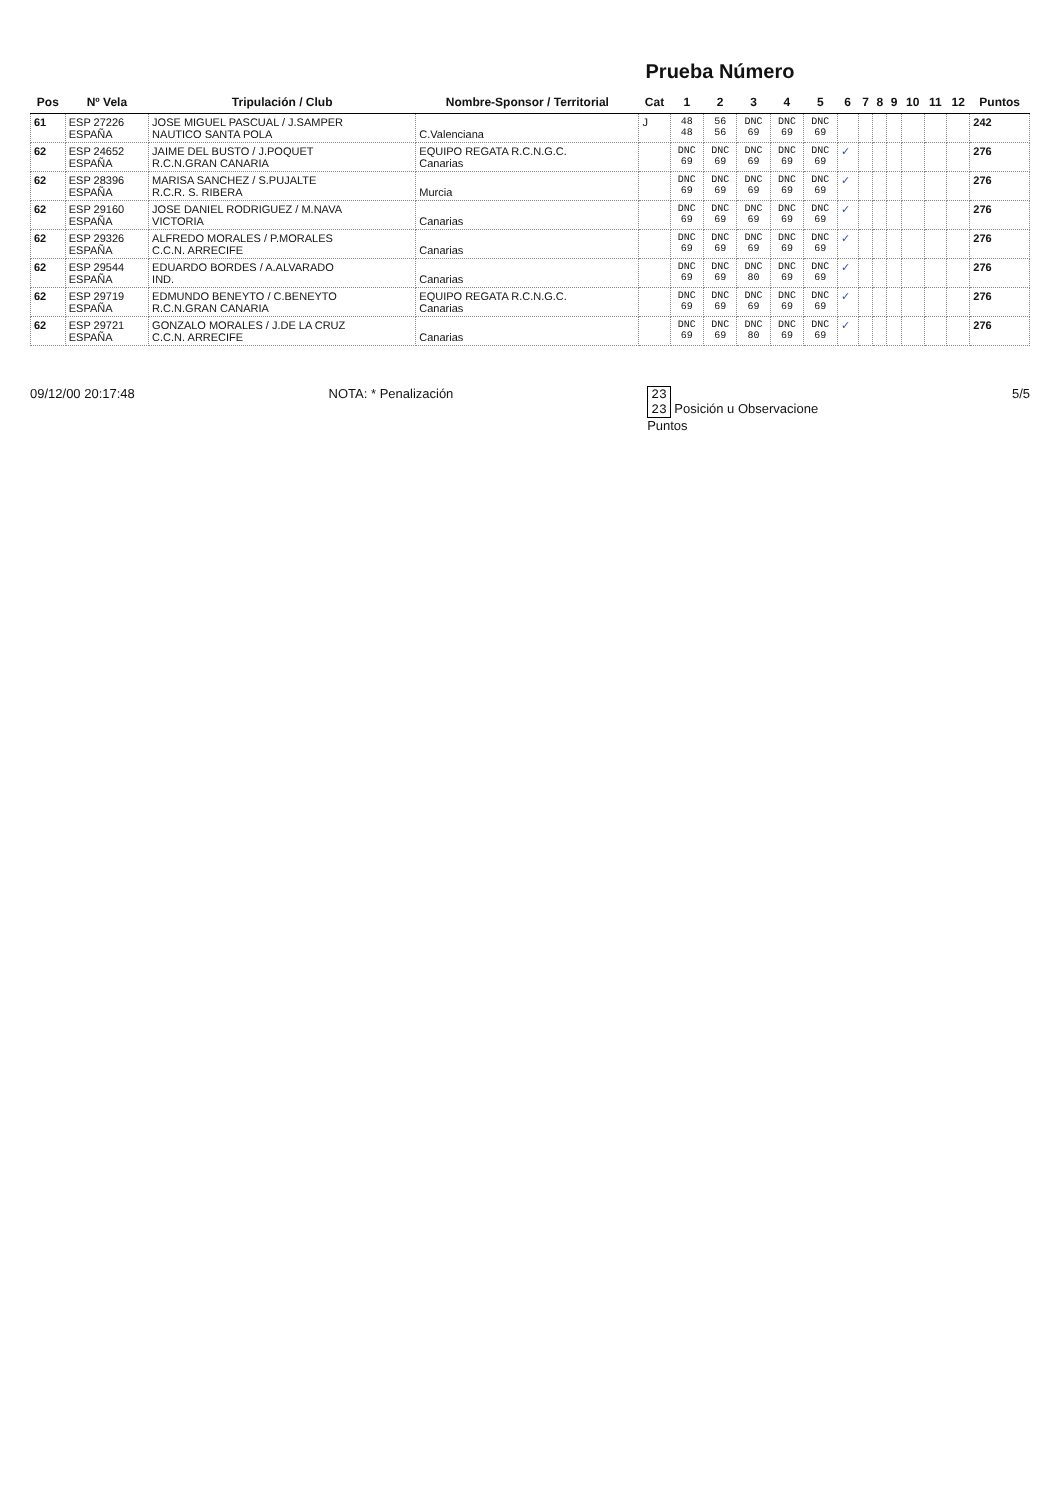Prueba Número
| Pos | Nº Vela | Tripulación / Club | Nombre-Sponsor / Territorial | Cat | 1 | 2 | 3 | 4 | 5 | 6 | 7 | 8 | 9 | 10 | 11 | 12 | Puntos |
| --- | --- | --- | --- | --- | --- | --- | --- | --- | --- | --- | --- | --- | --- | --- | --- | --- | --- |
| 61 | ESP 27226 ESPAÑA | JOSE MIGUEL PASCUAL / J.SAMPER NAUTICO SANTA POLA | C.Valenciana | J | 48 48 | 56 56 | DNC 69 | DNC 69 | DNC 69 | | | | | | | | 242 |
| 62 | ESP 24652 ESPAÑA | JAIME DEL BUSTO / J.POQUET R.C.N.GRAN CANARIA | EQUIPO REGATA R.C.N.G.C. Canarias | | DNC 69 | DNC 69 | DNC 69 | DNC 69 | DNC 69 | ✓ | | | | | | | 276 |
| 62 | ESP 28396 ESPAÑA | MARISA SANCHEZ / S.PUJALTE R.C.R. S. RIBERA | Murcia | | DNC 69 | DNC 69 | DNC 69 | DNC 69 | DNC 69 | ✓ | | | | | | | 276 |
| 62 | ESP 29160 ESPAÑA | JOSE DANIEL RODRIGUEZ / M.NAVA VICTORIA | Canarias | | DNC 69 | DNC 69 | DNC 69 | DNC 69 | DNC 69 | ✓ | | | | | | | 276 |
| 62 | ESP 29326 ESPAÑA | ALFREDO MORALES / P.MORALES C.C.N. ARRECIFE | Canarias | | DNC 69 | DNC 69 | DNC 69 | DNC 69 | DNC 69 | ✓ | | | | | | | 276 |
| 62 | ESP 29544 ESPAÑA | EDUARDO BORDES / A.ALVARADO IND. | Canarias | | DNC 69 | DNC 69 | DNC 80 | DNC 69 | DNC 69 | ✓ | | | | | | | 276 |
| 62 | ESP 29719 ESPAÑA | EDMUNDO BENEYTO / C.BENEYTO R.C.N.GRAN CANARIA | EQUIPO REGATA R.C.N.G.C. Canarias | | DNC 69 | DNC 69 | DNC 69 | DNC 69 | DNC 69 | ✓ | | | | | | | 276 |
| 62 | ESP 29721 ESPAÑA | GONZALO MORALES / J.DE LA CRUZ C.C.N. ARRECIFE | Canarias | | DNC 69 | DNC 69 | DNC 80 | DNC 69 | DNC 69 | ✓ | | | | | | | 276 |
09/12/00 20:17:48 NOTA: * Penalización 23
23 Posición u Observacione
Puntos
5/5